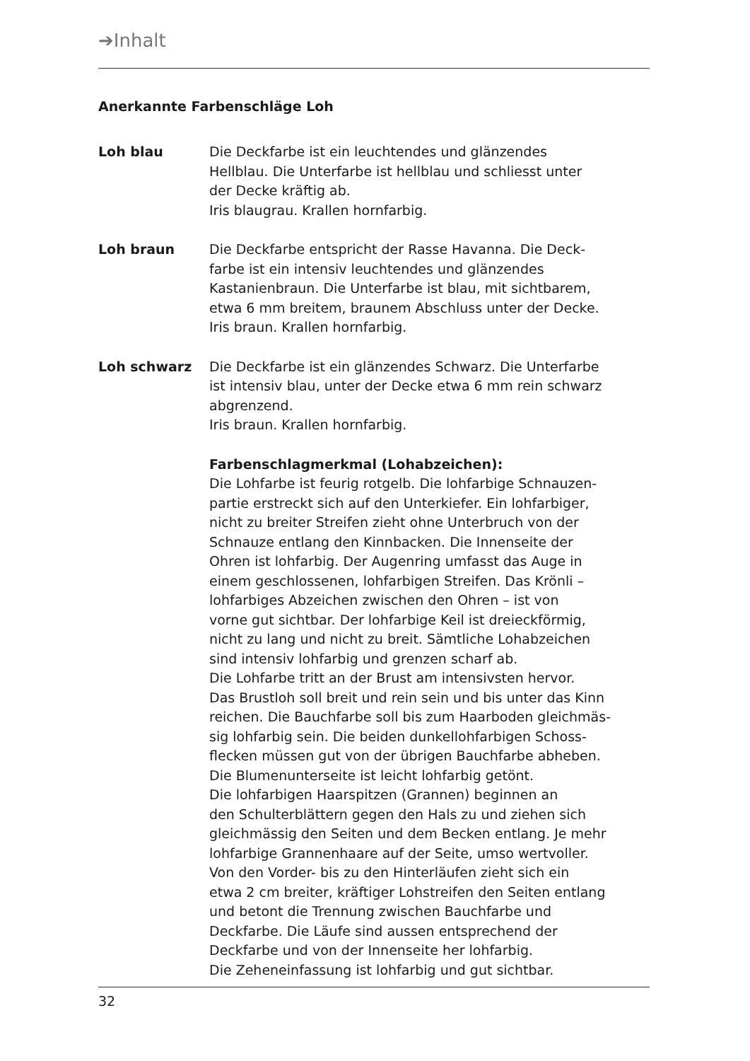➔Inhalt
Anerkannte Farbenschläge Loh
Loh blau Die Deckfarbe ist ein leuchtendes und glänzendes
Hellblau. Die Unterfarbe ist hellblau und schliesst unter
der Decke kräftig ab.
Iris blaugrau. Krallen hornfarbig.
Loh braun Die Deckfarbe entspricht der Rasse Havanna. Die Deck-
farbe ist ein intensiv leuchtendes und glänzendes
Kastanienbraun. Die Unterfarbe ist blau, mit sichtbarem,
etwa 6 mm breitem, braunem Abschluss unter der Decke.
Iris braun. Krallen hornfarbig.
Loh schwarz Die Deckfarbe ist ein glänzendes Schwarz. Die Unterfarbe
ist intensiv blau, unter der Decke etwa 6 mm rein schwarz
abgrenzend.
Iris braun. Krallen hornfarbig.
Farbenschlagmerkmal (Lohabzeichen):
Die Lohfarbe ist feurig rotgelb. Die lohfarbige Schnauzen-
partie erstreckt sich auf den Unterkiefer. Ein lohfarbiger,
nicht zu breiter Streifen zieht ohne Unterbruch von der
Schnauze entlang den Kinnbacken. Die Innenseite der
Ohren ist lohfarbig. Der Augenring umfasst das Auge in
einem geschlossenen, lohfarbigen Streifen. Das Krönli –
lohfarbiges Abzeichen zwischen den Ohren – ist von
vorne gut sichtbar. Der lohfarbige Keil ist dreieckförmig,
nicht zu lang und nicht zu breit. Sämtliche Lohabzeichen
sind intensiv lohfarbig und grenzen scharf ab.
Die Lohfarbe tritt an der Brust am intensivsten hervor.
Das Brustloh soll breit und rein sein und bis unter das Kinn
reichen. Die Bauchfarbe soll bis zum Haarboden gleichmäs-
sig lohfarbig sein. Die beiden dunkellohfarbigen Schoss-
flecken müssen gut von der übrigen Bauchfarbe abheben.
Die Blumenunterseite ist leicht lohfarbig getönt.
Die lohfarbigen Haarspitzen (Grannen) beginnen an
den Schulterblättern gegen den Hals zu und ziehen sich
gleichmässig den Seiten und dem Becken entlang. Je mehr
lohfarbige Grannenhaare auf der Seite, umso wertvoller.
Von den Vorder- bis zu den Hinterläufen zieht sich ein
etwa 2 cm breiter, kräftiger Lohstreifen den Seiten entlang
und betont die Trennung zwischen Bauchfarbe und
Deckfarbe. Die Läufe sind aussen entsprechend der
Deckfarbe und von der Innenseite her lohfarbig.
Die Zeheneinfassung ist lohfarbig und gut sichtbar.
32